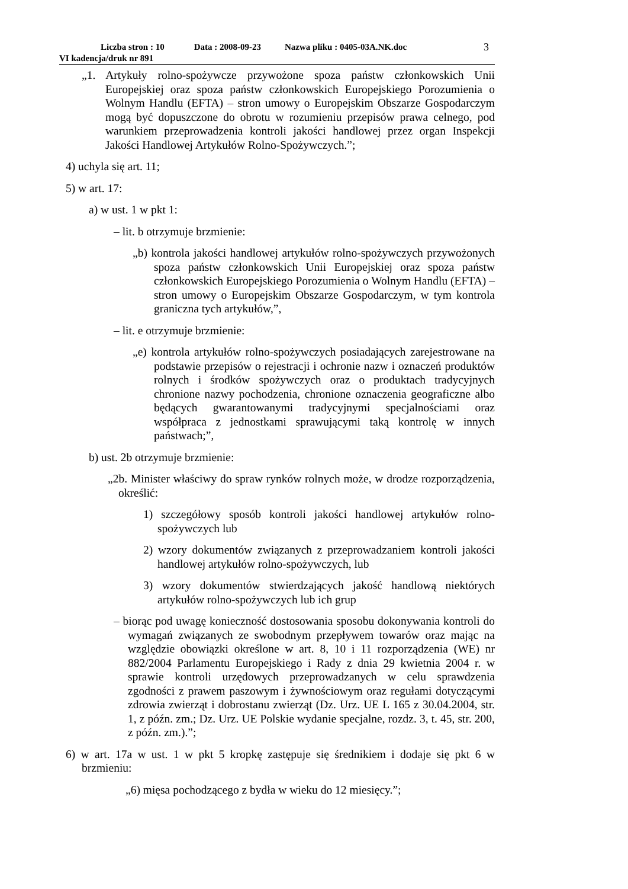Liczba stron : 10 Data : 2008-09-23 Nazwa pliku : 0405-03A.NK.doc
VI kadencja/druk nr 891
3
„1. Artykuły rolno-spożywcze przywożone spoza państw członkowskich Unii Europejskiej oraz spoza państw członkowskich Europejskiego Porozumienia o Wolnym Handlu (EFTA) – stron umowy o Europejskim Obszarze Gospodarczym mogą być dopuszczone do obrotu w rozumieniu przepisów prawa celnego, pod warunkiem przeprowadzenia kontroli jakości handlowej przez organ Inspekcji Jakości Handlowej Artykułów Rolno-Spożywczych.”;
4) uchyla się art. 11;
5) w art. 17:
a) w ust. 1 w pkt 1:
– lit. b otrzymuje brzmienie:
„b) kontrola jakości handlowej artykułów rolno-spożywczych przywożonych spoza państw członkowskich Unii Europejskiej oraz spoza państw członkowskich Europejskiego Porozumienia o Wolnym Handlu (EFTA) – stron umowy o Europejskim Obszarze Gospodarczym, w tym kontrola graniczna tych artykułów,”,
– lit. e otrzymuje brzmienie:
„e) kontrola artykułów rolno-spożywczych posiadających zarejestrowane na podstawie przepisów o rejestracji i ochronie nazw i oznaczeń produktów rolnych i środków spożywczych oraz o produktach tradycyjnych chronione nazwy pochodzenia, chronione oznaczenia geograficzne albo będących gwarantowanymi tradycyjnymi specjalnościami oraz współpraca z jednostkami sprawującymi taką kontrolę w innych państwach;”,
b) ust. 2b otrzymuje brzmienie:
„2b. Minister właściwy do spraw rynków rolnych może, w drodze rozporządzenia, określić:
1) szczegółowy sposób kontroli jakości handlowej artykułów rolno-spożywczych lub
2) wzory dokumentów związanych z przeprowadzaniem kontroli jakości handlowej artykułów rolno-spożywczych, lub
3) wzory dokumentów stwierdzających jakość handlową niektórych artykułów rolno-spożywczych lub ich grup
– biorąc pod uwagę konieczność dostosowania sposobu dokonywania kontroli do wymagań związanych ze swobodnym przepływem towarów oraz mając na względzie obowiązki określone w art. 8, 10 i 11 rozporządzenia (WE) nr 882/2004 Parlamentu Europejskiego i Rady z dnia 29 kwietnia 2004 r. w sprawie kontroli urzędowych przeprowadzanych w celu sprawdzenia zgodności z prawem paszowym i żywnościowym oraz regułami dotyczącymi zdrowia zwierząt i dobrostanu zwierząt (Dz. Urz. UE L 165 z 30.04.2004, str. 1, z późn. zm.; Dz. Urz. UE Polskie wydanie specjalne, rozdz. 3, t. 45, str. 200, z późn. zm.).”;
6) w art. 17a w ust. 1 w pkt 5 kropkę zastępuje się średnikiem i dodaje się pkt 6 w brzmieniu:
„6) mięsa pochodzącego z bydła w wieku do 12 miesięcy.”;